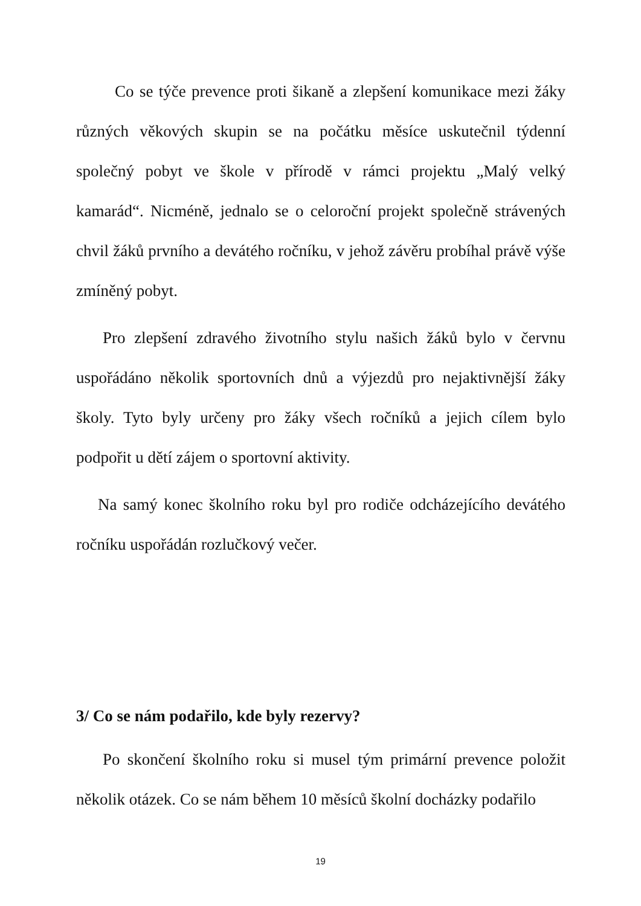Co se týče prevence proti šikaně a zlepšení komunikace mezi žáky různých věkových skupin se na počátku měsíce uskutečnil týdenní společný pobyt ve škole v přírodě v rámci projektu „Malý velký kamarád“. Nicméně, jednalo se o celoroční projekt společně strávených chvil žáků prvního a devátého ročníku, v jehož závěru probíhal právě výše zmíněný pobyt.
Pro zlepšení zdravého životního stylu našich žáků bylo v červnu uspořádáno několik sportovních dnů a výjezdů pro nejaktivnější žáky školy. Tyto byly určeny pro žáky všech ročníků a jejich cílem bylo podpořit u dětí zájem o sportovní aktivity.
Na samý konec školního roku byl pro rodiče odcházejícího devátého ročníku uspořádán rozlučkový večer.
3/ Co se nám podařilo, kde byly rezervy?
Po skončení školního roku si musel tým primární prevence položit několik otázek. Co se nám během 10 měsíců školní docházky podařilo
19